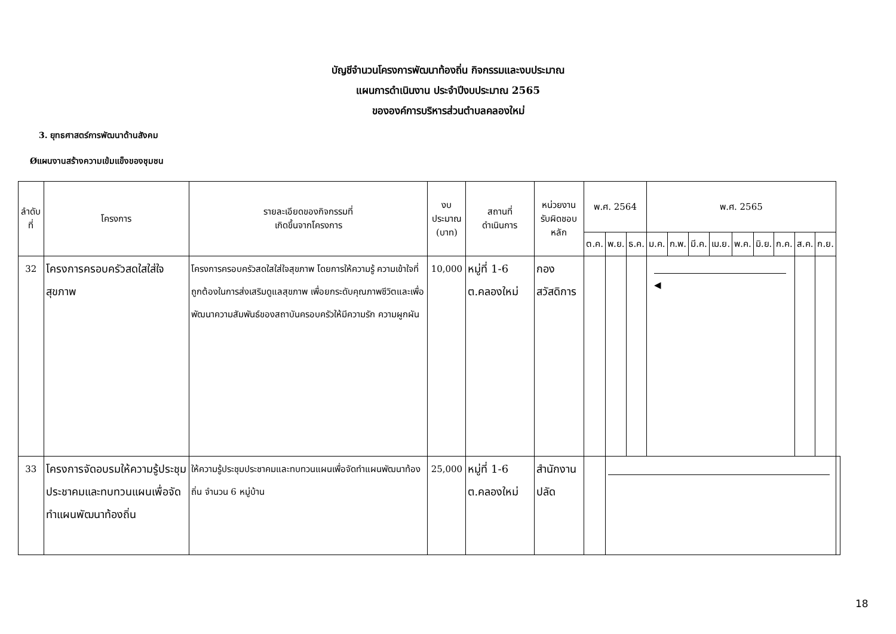บัญชีจำนวนโครงการพัฒนาท้องถิ่น กิจกรรมและงบประมาณ
แผนการดำเนินงาน ประจำปีงบประมาณ 2565
ขององค์การบริหารส่วนตำบลคลองใหม่
3. ยุทธศาสตร์การพัฒนาด้านสังคม
Øแผนงานสร้างความเข้มแข็งของชุมชน
| ลำดับที่ | โครงการ | รายละเอียดของกิจกรรมที่ เกิดขึ้นจากโครงการ | งบประมาณ (บาท) | สถานที่ ดำเนินการ | หน่วยงาน รับผิดชอบหลัก | พ.ศ. 2564 | | | พ.ศ. 2565 | | | | | | | | | |
| --- | --- | --- | --- | --- | --- | --- | --- | --- | --- | --- | --- | --- | --- | --- | --- | --- | --- | --- |
| | | | | | | ต.ค. | พ.ย. | ธ.ค. | ม.ค. | ก.พ. | มี.ค. | เม.ย. | พ.ค. | มิ.ย. | ก.ค. | ส.ค. | ก.ย. | |
| 32 | โครงการครอบครัวสดใสใส่ใจสุขภาพ | โครงการครอบครัวสดใสใส่ใจสุขภาพ โดยการให้ความรู้ ความเข้าใจที่ถูกต้องในการส่งเสริมดูแลสุขภาพ เพื่อยกระดับคุณภาพชีวิตและเพื่อพัฒนาความสัมพันธ์ของสถาบันครอบครัวให้มีความรัก ความผูกผัน | 10,000 | หมู่ที่ 1-6 ต.คลองใหม่ | กองสวัสดิการ | | | | ◀ | | | | | | | | | |
| 33 | โครงการจัดอบรมให้ความรู้ประชุมประชาคมและทบทวนแผนเพื่อจัดทำแผนพัฒนาท้องถิ่น | ให้ความรู้ประชุมประชาคมและทบทวนแผนเพื่อจัดทำแผนพัฒนาท้องถิ่น จำนวน 6 หมู่บ้าน | 25,000 | หมู่ที่ 1-6 ต.คลองใหม่ | สำนักงานปลัด | | | | | | | | | | | | | |
18